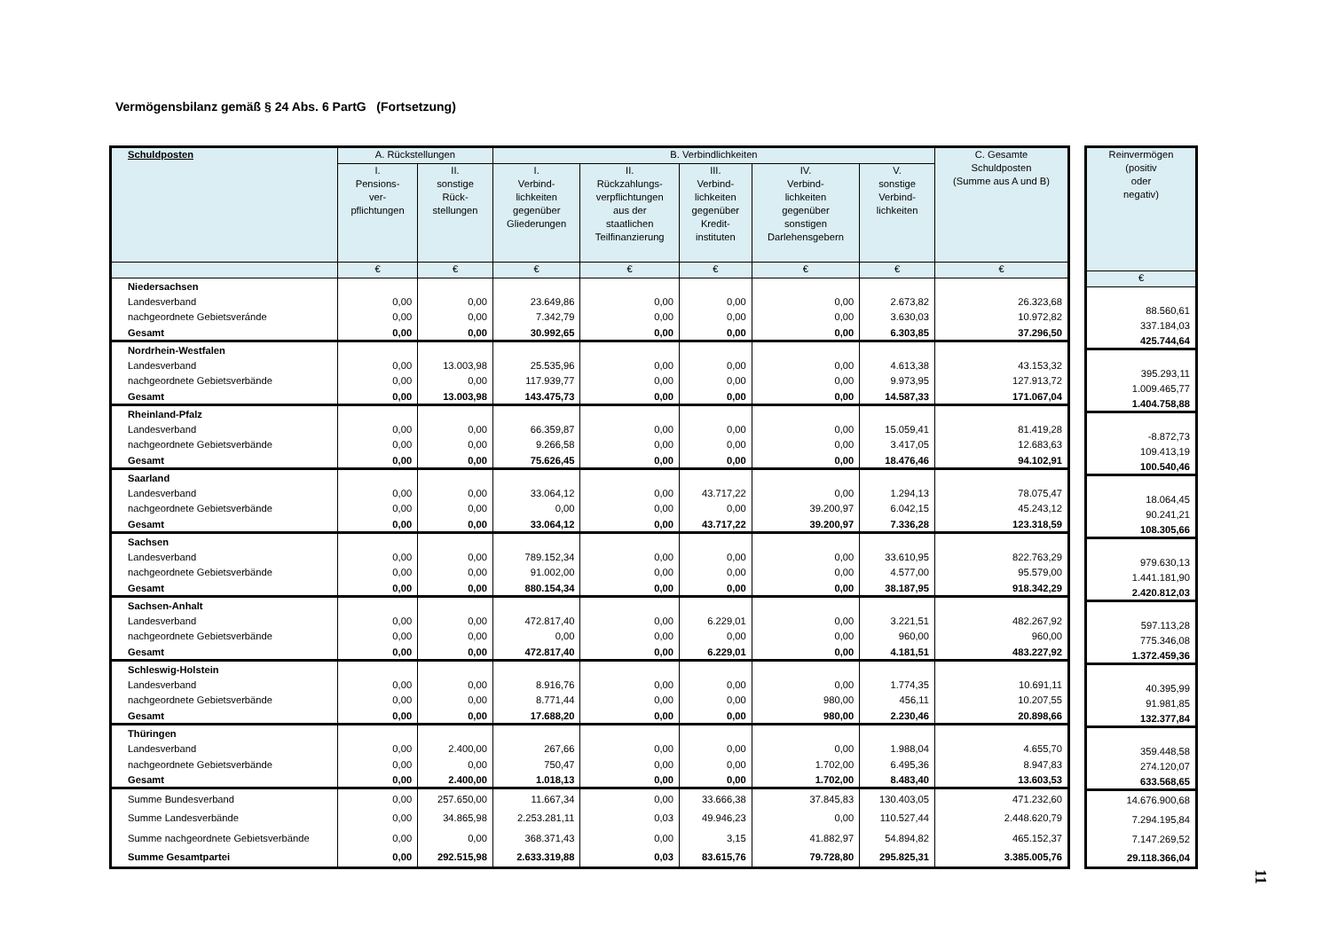Vermögensbilanz gemäß § 24 Abs. 6 PartG (Fortsetzung)
| Schuldposten | A. Rückstellungen | | B. Verbindlichkeiten | | | | | C. Gesamte Schuldposten (Summe aus A und B) |
| --- | --- | --- | --- | --- | --- | --- | --- | --- |
| | I. Pensions- ver- pflichtungen | II. sonstige Rück- stellungen | I. Verbind- lichkeiten gegenüber Gliederungen | II. Rückzahlungs- verpflichtungen aus der staatlichen Teilfinanzierung | III. Verbind- lichkeiten gegenüber Kredit- instituten | IV. Verbind- lichkeiten gegenüber sonstigen Darlehensgebern | V. sonstige Verbind- lichkeiten | |
| | € | € | € | € | € | € | € | € |
| Niedersachsen | | | | | | | | |
| Landesverband | 0,00 | 0,00 | 23.649,86 | 0,00 | 0,00 | 0,00 | 2.673,82 | 26.323,68 |
| nachgeordnete Gebietsveránde | 0,00 | 0,00 | 7.342,79 | 0,00 | 0,00 | 0,00 | 3.630,03 | 10.972,82 |
| Gesamt | 0,00 | 0,00 | 30.992,65 | 0,00 | 0,00 | 0,00 | 6.303,85 | 37.296,50 |
| Nordrhein-Westfalen | | | | | | | | |
| Landesverband | 0,00 | 13.003,98 | 25.535,96 | 0,00 | 0,00 | 0,00 | 4.613,38 | 43.153,32 |
| nachgeordnete Gebietsverbände | 0,00 | 0,00 | 117.939,77 | 0,00 | 0,00 | 0,00 | 9.973,95 | 127.913,72 |
| Gesamt | 0,00 | 13.003,98 | 143.475,73 | 0,00 | 0,00 | 0,00 | 14.587,33 | 171.067,04 |
| Rheinland-Pfalz | | | | | | | | |
| Landesverband | 0,00 | 0,00 | 66.359,87 | 0,00 | 0,00 | 0,00 | 15.059,41 | 81.419,28 |
| nachgeordnete Gebietsverbände | 0,00 | 0,00 | 9.266,58 | 0,00 | 0,00 | 0,00 | 3.417,05 | 12.683,63 |
| Gesamt | 0,00 | 0,00 | 75.626,45 | 0,00 | 0,00 | 0,00 | 18.476,46 | 94.102,91 |
| Saarland | | | | | | | | |
| Landesverband | 0,00 | 0,00 | 33.064,12 | 0,00 | 43.717,22 | 0,00 | 1.294,13 | 78.075,47 |
| nachgeordnete Gebietsverbände | 0,00 | 0,00 | 0,00 | 0,00 | 0,00 | 39.200,97 | 6.042,15 | 45.243,12 |
| Gesamt | 0,00 | 0,00 | 33.064,12 | 0,00 | 43.717,22 | 39.200,97 | 7.336,28 | 123.318,59 |
| Sachsen | | | | | | | | |
| Landesverband | 0,00 | 0,00 | 789.152,34 | 0,00 | 0,00 | 0,00 | 33.610,95 | 822.763,29 |
| nachgeordnete Gebietsverbände | 0,00 | 0,00 | 91.002,00 | 0,00 | 0,00 | 0,00 | 4.577,00 | 95.579,00 |
| Gesamt | 0,00 | 0,00 | 880.154,34 | 0,00 | 0,00 | 0,00 | 38.187,95 | 918.342,29 |
| Sachsen-Anhalt | | | | | | | | |
| Landesverband | 0,00 | 0,00 | 472.817,40 | 0,00 | 6.229,01 | 0,00 | 3.221,51 | 482.267,92 |
| nachgeordnete Gebietsverbände | 0,00 | 0,00 | 0,00 | 0,00 | 0,00 | 0,00 | 960,00 | 960,00 |
| Gesamt | 0,00 | 0,00 | 472.817,40 | 0,00 | 6.229,01 | 0,00 | 4.181,51 | 483.227,92 |
| Schleswig-Holstein | | | | | | | | |
| Landesverband | 0,00 | 0,00 | 8.916,76 | 0,00 | 0,00 | 0,00 | 1.774,35 | 10.691,11 |
| nachgeordnete Gebietsverbände | 0,00 | 0,00 | 8.771,44 | 0,00 | 0,00 | 980,00 | 456,11 | 10.207,55 |
| Gesamt | 0,00 | 0,00 | 17.688,20 | 0,00 | 0,00 | 980,00 | 2.230,46 | 20.898,66 |
| Thüringen | | | | | | | | |
| Landesverband | 0,00 | 2.400,00 | 267,66 | 0,00 | 0,00 | 0,00 | 1.988,04 | 4.655,70 |
| nachgeordnete Gebietsverbände | 0,00 | 0,00 | 750,47 | 0,00 | 0,00 | 1.702,00 | 6.495,36 | 8.947,83 |
| Gesamt | 0,00 | 2.400,00 | 1.018,13 | 0,00 | 0,00 | 1.702,00 | 8.483,40 | 13.603,53 |
| Summe Bundesverband | 0,00 | 257.650,00 | 11.667,34 | 0,00 | 33.666,38 | 37.845,83 | 130.403,05 | 471.232,60 |
| Summe Landesverbände | 0,00 | 34.865,98 | 2.253.281,11 | 0,03 | 49.946,23 | 0,00 | 110.527,44 | 2.448.620,79 |
| Summe nachgeordnete Gebietsverbände | 0,00 | 0,00 | 368.371,43 | 0,00 | 3,15 | 41.882,97 | 54.894,82 | 465.152,37 |
| Summe Gesamtpartei | 0,00 | 292.515,98 | 2.633.319,88 | 0,03 | 83.615,76 | 79.728,80 | 295.825,31 | 3.385.005,76 |
| Reinvermögen (positiv oder negativ) |
| --- |
| € |
| 88.560,61 |
| 337.184,03 |
| 425.744,64 |
| 395.293,11 |
| 1.009.465,77 |
| 1.404.758,88 |
| -8.872,73 |
| 109.413,19 |
| 100.540,46 |
| 18.064,45 |
| 90.241,21 |
| 108.305,66 |
| 979.630,13 |
| 1.441.181,90 |
| 2.420.812,03 |
| 597.113,28 |
| 775.346,08 |
| 1.372.459,36 |
| 40.395,99 |
| 91.981,85 |
| 132.377,84 |
| 359.448,58 |
| 274.120,07 |
| 633.568,65 |
| 14.676.900,68 |
| 7.294.195,84 |
| 7.147.269,52 |
| 29.118.366,04 |
11